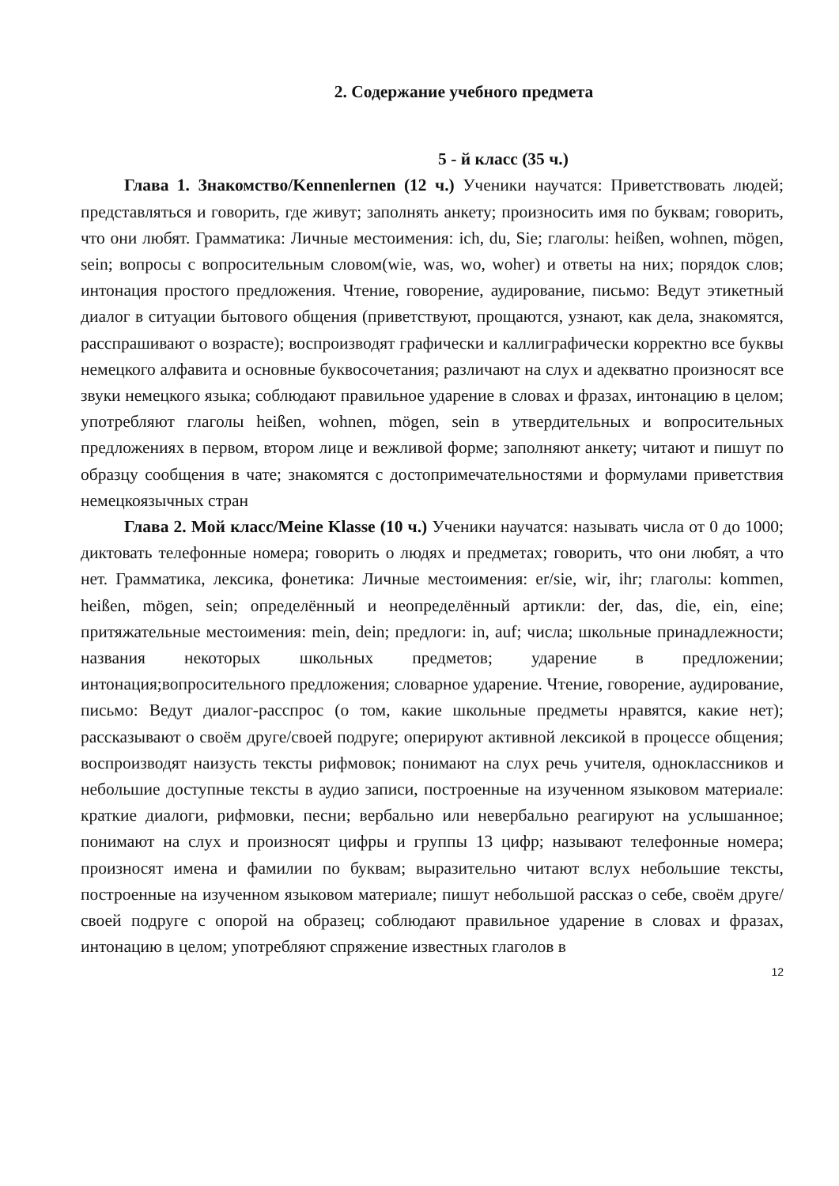2. Содержание учебного предмета
5 - й класс (35 ч.)
Глава 1. Знакомство/Kennenlernen (12 ч.) Ученики научатся: Приветствовать людей; представляться и говорить, где живут; заполнять анкету; произносить имя по буквам; говорить, что они любят. Грамматика: Личные местоимения: ich, du, Sie; глаголы: heißen, wohnen, mögen, sein; вопросы с вопросительным словом(wie, was, wo, woher) и ответы на них; порядок слов; интонация простого предложения. Чтение, говорение, аудирование, письмо: Ведут этикетный диалог в ситуации бытового общения (приветствуют, прощаются, узнают, как дела, знакомятся, расспрашивают о возрасте); воспроизводят графически и каллиграфически корректно все буквы немецкого алфавита и основные буквосочетания; различают на слух и адекватно произносят все звуки немецкого языка; соблюдают правильное ударение в словах и фразах, интонацию в целом; употребляют глаголы heißen, wohnen, mögen, sein в утвердительных и вопросительных предложениях в первом, втором лице и вежливой форме; заполняют анкету; читают и пишут по образцу сообщения в чате; знакомятся с достопримечательностями и формулами приветствия немецкоязычных стран
Глава 2. Мой класс/Meine Klasse (10 ч.) Ученики научатся: называть числа от 0 до 1000; диктовать телефонные номера; говорить о людях и предметах; говорить, что они любят, а что нет. Грамматика, лексика, фонетика: Личные местоимения: er/sie, wir, ihr; глаголы: kommen, heißen, mögen, sein; определённый и неопределённый артикли: der, das, die, ein, eine; притяжательные местоимения: mein, dein; предлоги: in, auf; числа; школьные принадлежности; названия некоторых школьных предметов; ударение в предложении; интонация;вопросительного предложения; словарное ударение. Чтение, говорение, аудирование, письмо: Ведут диалог-расспрос (о том, какие школьные предметы нравятся, какие нет); рассказывают о своём друге/своей подруге; оперируют активной лексикой в процессе общения; воспроизводят наизусть тексты рифмовок; понимают на слух речь учителя, одноклассников и небольшие доступные тексты в аудио записи, построенные на изученном языковом материале: краткие диалоги, рифмовки, песни; вербально или невербально реагируют на услышанное; понимают на слух и произносят цифры и группы 13 цифр; называют телефонные номера; произносят имена и фамилии по буквам; выразительно читают вслух небольшие тексты, построенные на изученном языковом материале; пишут небольшой рассказ о себе, своём друге/своей подруге с опорой на образец; соблюдают правильное ударение в словах и фразах, интонацию в целом; употребляют спряжение известных глаголов в
12